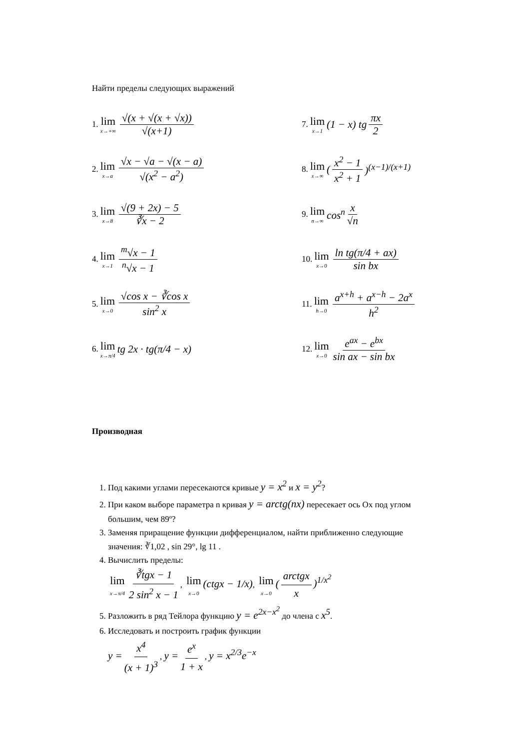Найти пределы следующих выражений
1. lim x→+∞ √(x + √(x + √x)) √(x+1)
2. lim x→a √x − √a − √(x − a) √(x<sup>2</sup> − a<sup>2</sup>)
3. lim x→8 √(9 + 2x) − 5 ∛x − 2
4. lim x→1 <sup>m</sup>√x − 1 <sup>n</sup>√x − 1
5. lim x→0 √cos x − ∛cos x sin<sup>2</sup> x
6. lim x→π/4 tg 2x · tg(π/4 − x)
7. lim x→1 (1 − x) tg πx 2
8. lim x→∞ (x<sup>2</sup> − 1 x<sup>2</sup> + 1)<sup>(x−1)/(x+1)</sup>
9. lim n→∞ cos<sup>n</sup> x √n
10. lim x→0 ln tg(π/4 + ax) sin bx
11. lim h→0 a<sup>x+h</sup> + a<sup>x−h</sup> − 2a<sup>x</sup> h<sup>2</sup>
12. lim x→0 e<sup>ax</sup> − e<sup>bx</sup> sin ax − sin bx
Производная
1. Под какими углами пересекаются кривые y = x<sup>2</sup> и x = y<sup>2</sup>?
2. При каком выборе параметра n кривая y = arctg(nx) пересекает ось Ох под углом большим, чем 89º?
3. Заменяя приращение функции дифференциалом, найти приближенно следующие значения: ∛1,02 , sin 29°, lg 11 .
4. Вычислить пределы:
lim x→π/4 ∛tgx − 1 2 sin<sup>2</sup> x − 1, lim x→0 (ctgx − 1/x), lim x→0 (arctgx x)<sup>1/x<sup>2</sup></sup>
5. Разложить в ряд Тейлора функцию y = e<sup>2x−x<sup>2</sup></sup> до члена с x<sup>5</sup>.
6. Исследовать и построить график функции
y = x<sup>4</sup> (x + 1)<sup>3</sup>, y = e<sup>x</sup> 1 + x, y = x<sup>2/3</sup>e<sup>−x</sup>